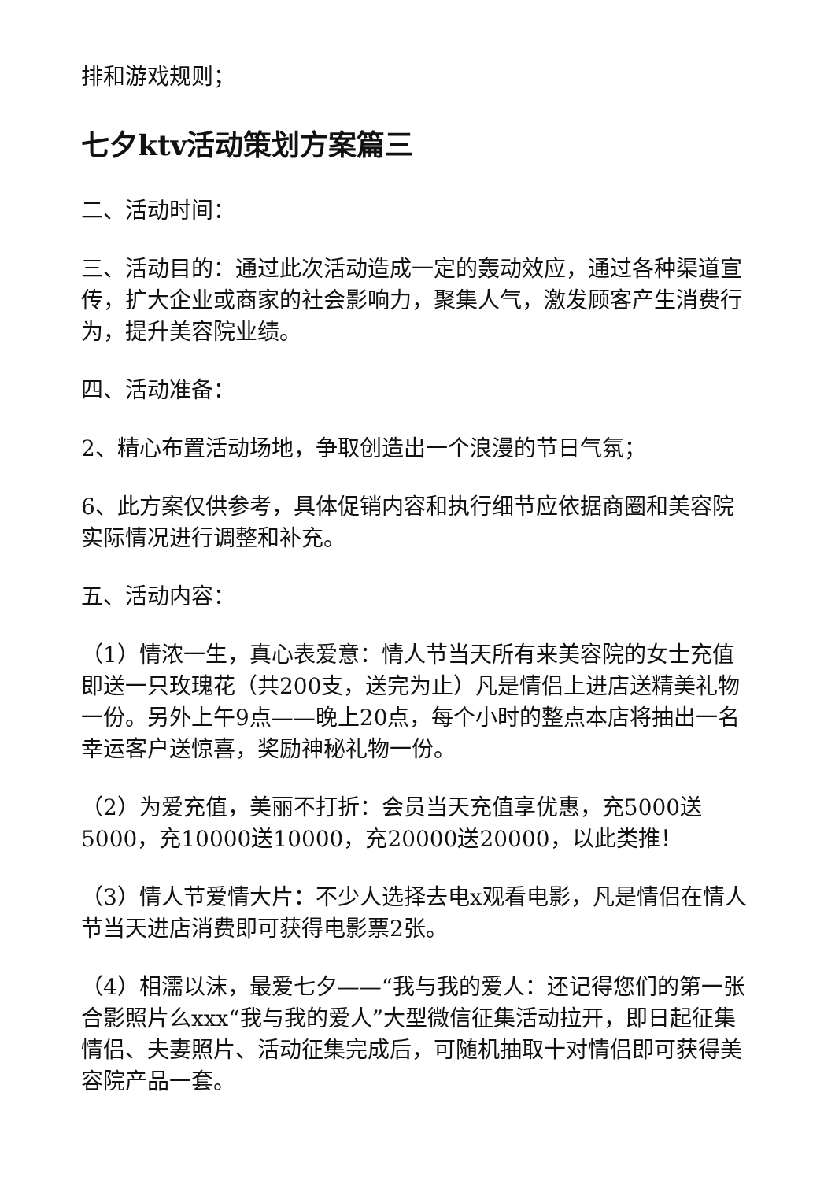排和游戏规则；
七夕ktv活动策划方案篇三
二、活动时间：
三、活动目的：通过此次活动造成一定的轰动效应，通过各种渠道宣传，扩大企业或商家的社会影响力，聚集人气，激发顾客产生消费行为，提升美容院业绩。
四、活动准备：
2、精心布置活动场地，争取创造出一个浪漫的节日气氛；
6、此方案仅供参考，具体促销内容和执行细节应依据商圈和美容院实际情况进行调整和补充。
五、活动内容：
（1）情浓一生，真心表爱意：情人节当天所有来美容院的女士充值即送一只玫瑰花（共200支，送完为止）凡是情侣上进店送精美礼物一份。另外上午9点——晚上20点，每个小时的整点本店将抽出一名幸运客户送惊喜，奖励神秘礼物一份。
（2）为爱充值，美丽不打折：会员当天充值享优惠，充5000送5000，充10000送10000，充20000送20000，以此类推！
（3）情人节爱情大片：不少人选择去电x观看电影，凡是情侣在情人节当天进店消费即可获得电影票2张。
（4）相濡以沫，最爱七夕——“我与我的爱人：还记得您们的第一张合影照片么xxx“我与我的爱人”大型微信征集活动拉开，即日起征集情侣、夫妻照片、活动征集完成后，可随机抽取十对情侣即可获得美容院产品一套。